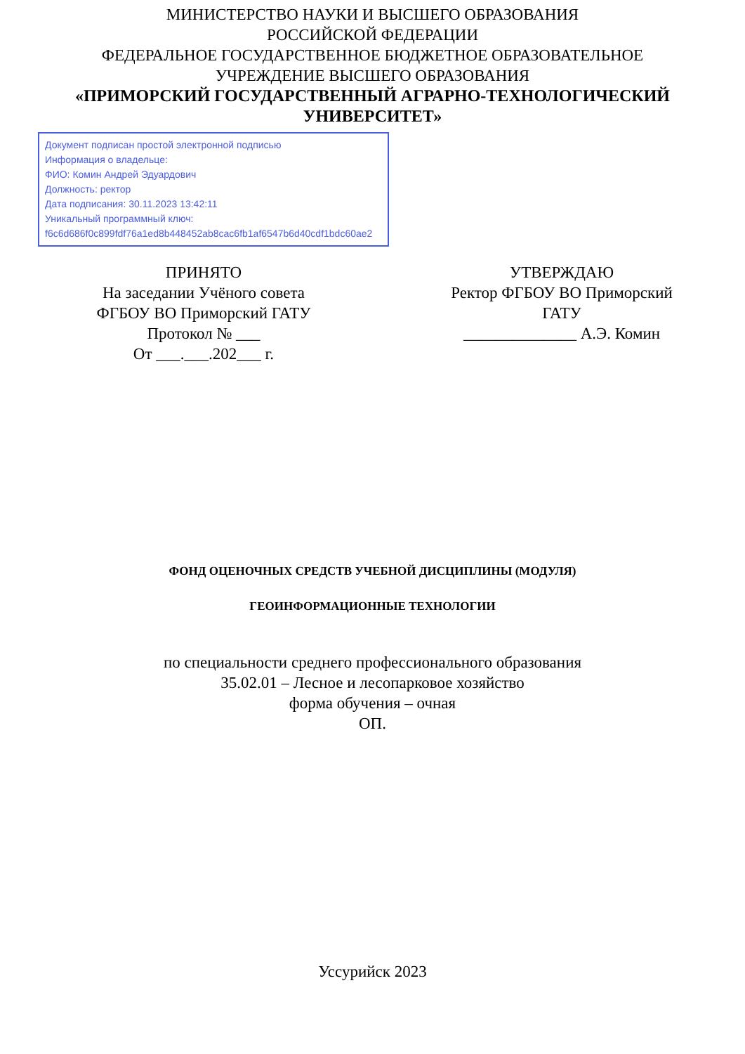МИНИСТЕРСТВО НАУКИ И ВЫСШЕГО ОБРАЗОВАНИЯ
РОССИЙСКОЙ ФЕДЕРАЦИИ
ФЕДЕРАЛЬНОЕ ГОСУДАРСТВЕННОЕ БЮДЖЕТНОЕ ОБРАЗОВАТЕЛЬНОЕ
УЧРЕЖДЕНИЕ ВЫСШЕГО ОБРАЗОВАНИЯ
«ПРИМОРСКИЙ ГОСУДАРСТВЕННЫЙ АГРАРНО-ТЕХНОЛОГИЧЕСКИЙ
УНИВЕРСИТЕТ»
Документ подписан простой электронной подписью
Информация о владельце:
ФИО: Комин Андрей Эдуардович
Должность: ректор
Дата подписания: 30.11.2023 13:42:11
Уникальный программный ключ:
f6c6d686f0c899fdf76a1ed8b448452ab8cac6fb1af6547b6d40cdf1bdc60ae2
ПРИНЯТО
На заседании Учёного совета
ФГБОУ ВО Приморский ГАТУ
Протокол № ___
От ___.___.202___ г.
УТВЕРЖДАЮ
Ректор ФГБОУ ВО Приморский
ГАТУ
______________ А.Э. Комин
ФОНД ОЦЕНОЧНЫХ СРЕДСТВ УЧЕБНОЙ ДИСЦИПЛИНЫ (МОДУЛЯ)
ГЕОИНФОРМАЦИОННЫЕ ТЕХНОЛОГИИ
по специальности среднего профессионального образования
35.02.01 – Лесное и лесопарковое хозяйство
форма обучения – очная
ОП.
Уссурийск 2023